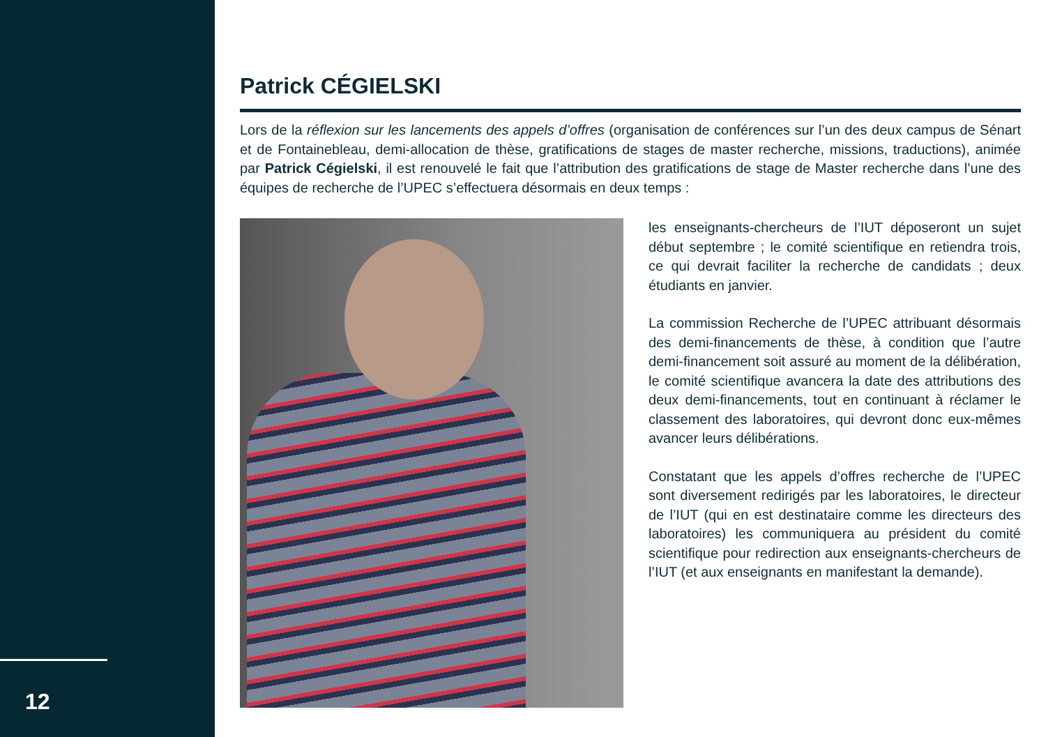12
Patrick CÉGIELSKI
Lors de la réflexion sur les lancements des appels d’offres (organisation de conférences sur l’un des deux campus de Sénart et de Fontainebleau, demi-allocation de thèse, gratifications de stages de master recherche, missions, traductions), animée par Patrick Cégielski, il est renouvelé le fait que l’attribution des gratifications de stage de Master recherche dans l’une des équipes de recherche de l’UPEC s’effectuera désormais en deux temps :
les enseignants-chercheurs de l’IUT déposeront un sujet début septembre ; le comité scientifique en retiendra trois, ce qui devrait faciliter la recherche de candidats ; deux étudiants en janvier.
La commission Recherche de l’UPEC attribuant désormais des demi-financements de thèse, à condition que l’autre demi-financement soit assuré au moment de la délibération, le comité scientifique avancera la date des attributions des deux demi-financements, tout en continuant à réclamer le classement des laboratoires, qui devront donc eux-mêmes avancer leurs délibérations.
Constatant que les appels d’offres recherche de l’UPEC sont diversement redirigés par les laboratoires, le directeur de l’IUT (qui en est destinataire comme les directeurs des laboratoires) les communiquera au président du comité scientifique pour redirection aux enseignants-chercheurs de l’IUT (et aux enseignants en manifestant la demande).